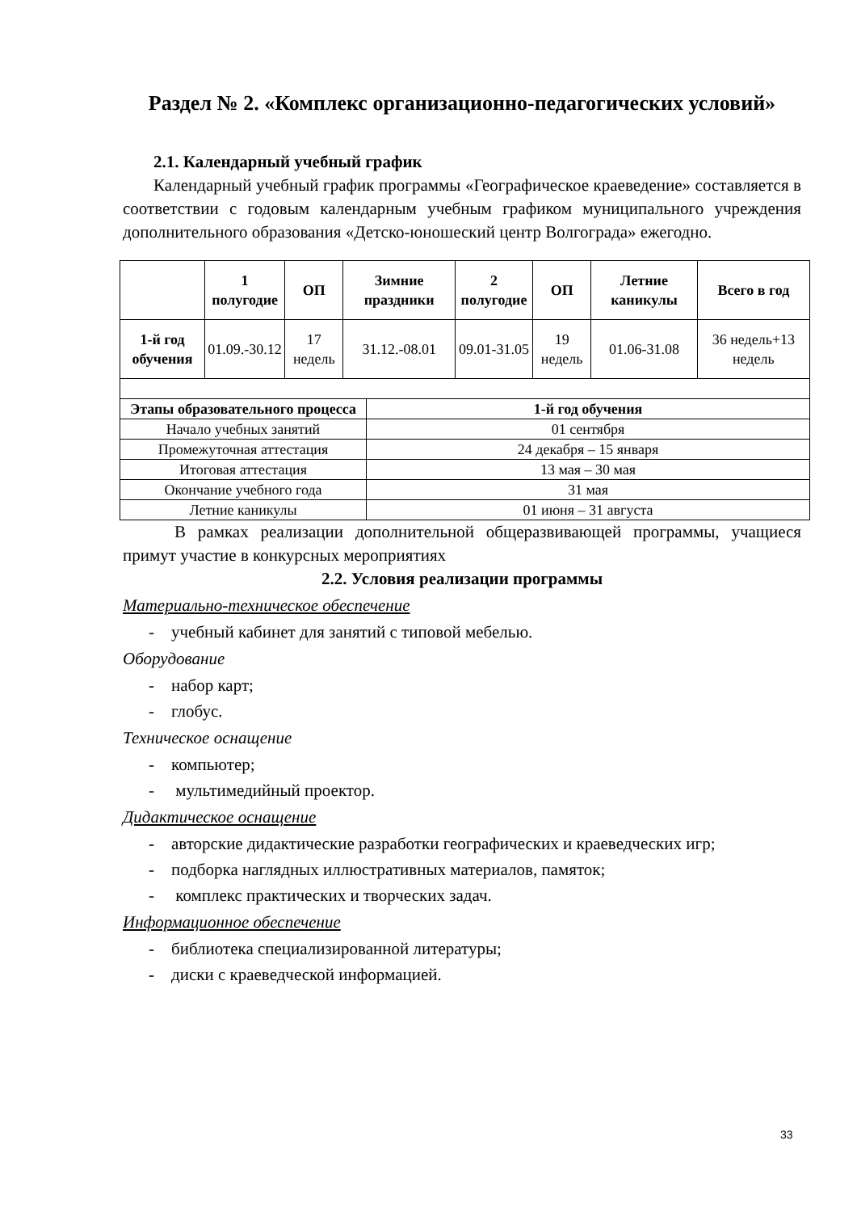Раздел № 2. «Комплекс организационно-педагогических условий»
2.1. Календарный учебный график
Календарный учебный график программы «Географическое краеведение» составляется в соответствии с годовым календарным учебным графиком муниципального учреждения дополнительного образования «Детско-юношеский центр Волгограда» ежегодно.
| | 1 полугодие | ОП | Зимние праздники | 2 полугодие | ОП | Летние каникулы | Всего в год |
| --- | --- | --- | --- | --- | --- | --- | --- |
| 1-й год обучения | 01.09.-30.12 | 17 недель | 31.12.-08.01 | 09.01-31.05 | 19 недель | 01.06-31.08 | 36 недель+13 недель |
| Этапы образовательного процесса | 1-й год обучения |
| --- | --- |
| Начало учебных занятий | 01 сентября |
| Промежуточная аттестация | 24 декабря – 15 января |
| Итоговая аттестация | 13 мая – 30 мая |
| Окончание учебного года | 31 мая |
| Летние каникулы | 01 июня – 31 августа |
В рамках реализации дополнительной общеразвивающей программы, учащиеся примут участие в конкурсных мероприятиях
2.2. Условия реализации программы
Материально-техническое обеспечение
- учебный кабинет для занятий с типовой мебелью.
Оборудование
- набор карт;
- глобус.
Техническое оснащение
- компьютер;
- мультимедийный проектор.
Дидактическое оснащение
- авторские дидактические разработки географических и краеведческих игр;
- подборка наглядных иллюстративных материалов, памяток;
- комплекс практических и творческих задач.
Информационное обеспечение
- библиотека специализированной литературы;
- диски с краеведческой информацией.
33